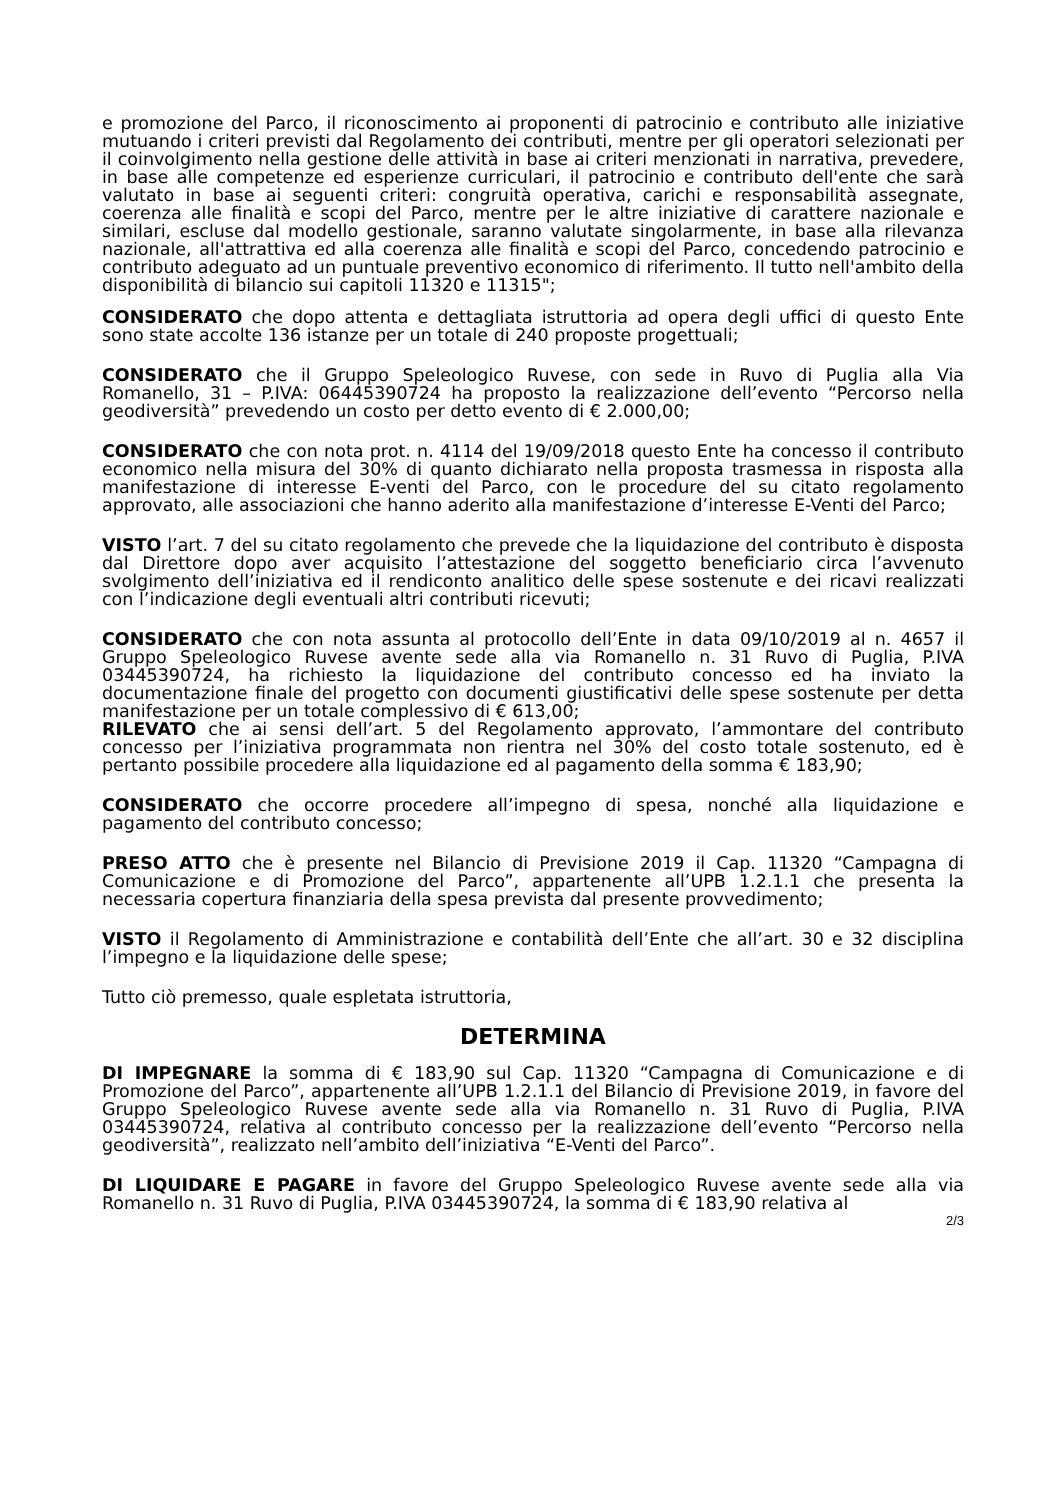e promozione del Parco, il riconoscimento ai proponenti di patrocinio e contributo alle iniziative mutuando i criteri previsti dal Regolamento dei contributi, mentre per gli operatori selezionati per il coinvolgimento nella gestione delle attività in base ai criteri menzionati in narrativa, prevedere, in base alle competenze ed esperienze curriculari, il patrocinio e contributo dell'ente che sarà valutato in base ai seguenti criteri: congruità operativa, carichi e responsabilità assegnate, coerenza alle finalità e scopi del Parco, mentre per le altre iniziative di carattere nazionale e similari, escluse dal modello gestionale, saranno valutate singolarmente, in base alla rilevanza nazionale, all'attrattiva ed alla coerenza alle finalità e scopi del Parco, concedendo patrocinio e contributo adeguato ad un puntuale preventivo economico di riferimento. Il tutto nell'ambito della disponibilità di bilancio sui capitoli 11320 e 11315";
CONSIDERATO che dopo attenta e dettagliata istruttoria ad opera degli uffici di questo Ente sono state accolte 136 istanze per un totale di 240 proposte progettuali;
CONSIDERATO che il Gruppo Speleologico Ruvese, con sede in Ruvo di Puglia alla Via Romanello, 31 – P.IVA: 06445390724 ha proposto la realizzazione dell’evento “Percorso nella geodiversità” prevedendo un costo per detto evento di € 2.000,00;
CONSIDERATO che con nota prot. n. 4114 del 19/09/2018 questo Ente ha concesso il contributo economico nella misura del 30% di quanto dichiarato nella proposta trasmessa in risposta alla manifestazione di interesse E-venti del Parco, con le procedure del su citato regolamento approvato, alle associazioni che hanno aderito alla manifestazione d’interesse E-Venti del Parco;
VISTO l’art. 7 del su citato regolamento che prevede che la liquidazione del contributo è disposta dal Direttore dopo aver acquisito l’attestazione del soggetto beneficiario circa l’avvenuto svolgimento dell’iniziativa ed il rendiconto analitico delle spese sostenute e dei ricavi realizzati con l’indicazione degli eventuali altri contributi ricevuti;
CONSIDERATO che con nota assunta al protocollo dell’Ente in data 09/10/2019 al n. 4657 il Gruppo Speleologico Ruvese avente sede alla via Romanello n. 31 Ruvo di Puglia, P.IVA 03445390724, ha richiesto la liquidazione del contributo concesso ed ha inviato la documentazione finale del progetto con documenti giustificativi delle spese sostenute per detta manifestazione per un totale complessivo di € 613,00;
RILEVATO che ai sensi dell’art. 5 del Regolamento approvato, l’ammontare del contributo concesso per l’iniziativa programmata non rientra nel 30% del costo totale sostenuto, ed è pertanto possibile procedere alla liquidazione ed al pagamento della somma € 183,90;
CONSIDERATO che occorre procedere all’impegno di spesa, nonché alla liquidazione e pagamento del contributo concesso;
PRESO ATTO che è presente nel Bilancio di Previsione 2019 il Cap. 11320 “Campagna di Comunicazione e di Promozione del Parco”, appartenente all’UPB 1.2.1.1 che presenta la necessaria copertura finanziaria della spesa prevista dal presente provvedimento;
VISTO il Regolamento di Amministrazione e contabilità dell’Ente che all’art. 30 e 32 disciplina l’impegno e la liquidazione delle spese;
Tutto ciò premesso, quale espletata istruttoria,
DETERMINA
DI IMPEGNARE la somma di € 183,90 sul Cap. 11320 “Campagna di Comunicazione e di Promozione del Parco”, appartenente all’UPB 1.2.1.1 del Bilancio di Previsione 2019, in favore del Gruppo Speleologico Ruvese avente sede alla via Romanello n. 31 Ruvo di Puglia, P.IVA 03445390724, relativa al contributo concesso per la realizzazione dell’evento “Percorso nella geodiversità”, realizzato nell’ambito dell’iniziativa “E-Venti del Parco”.
DI LIQUIDARE E PAGARE in favore del Gruppo Speleologico Ruvese avente sede alla via Romanello n. 31 Ruvo di Puglia, P.IVA 03445390724, la somma di € 183,90 relativa al
2/3